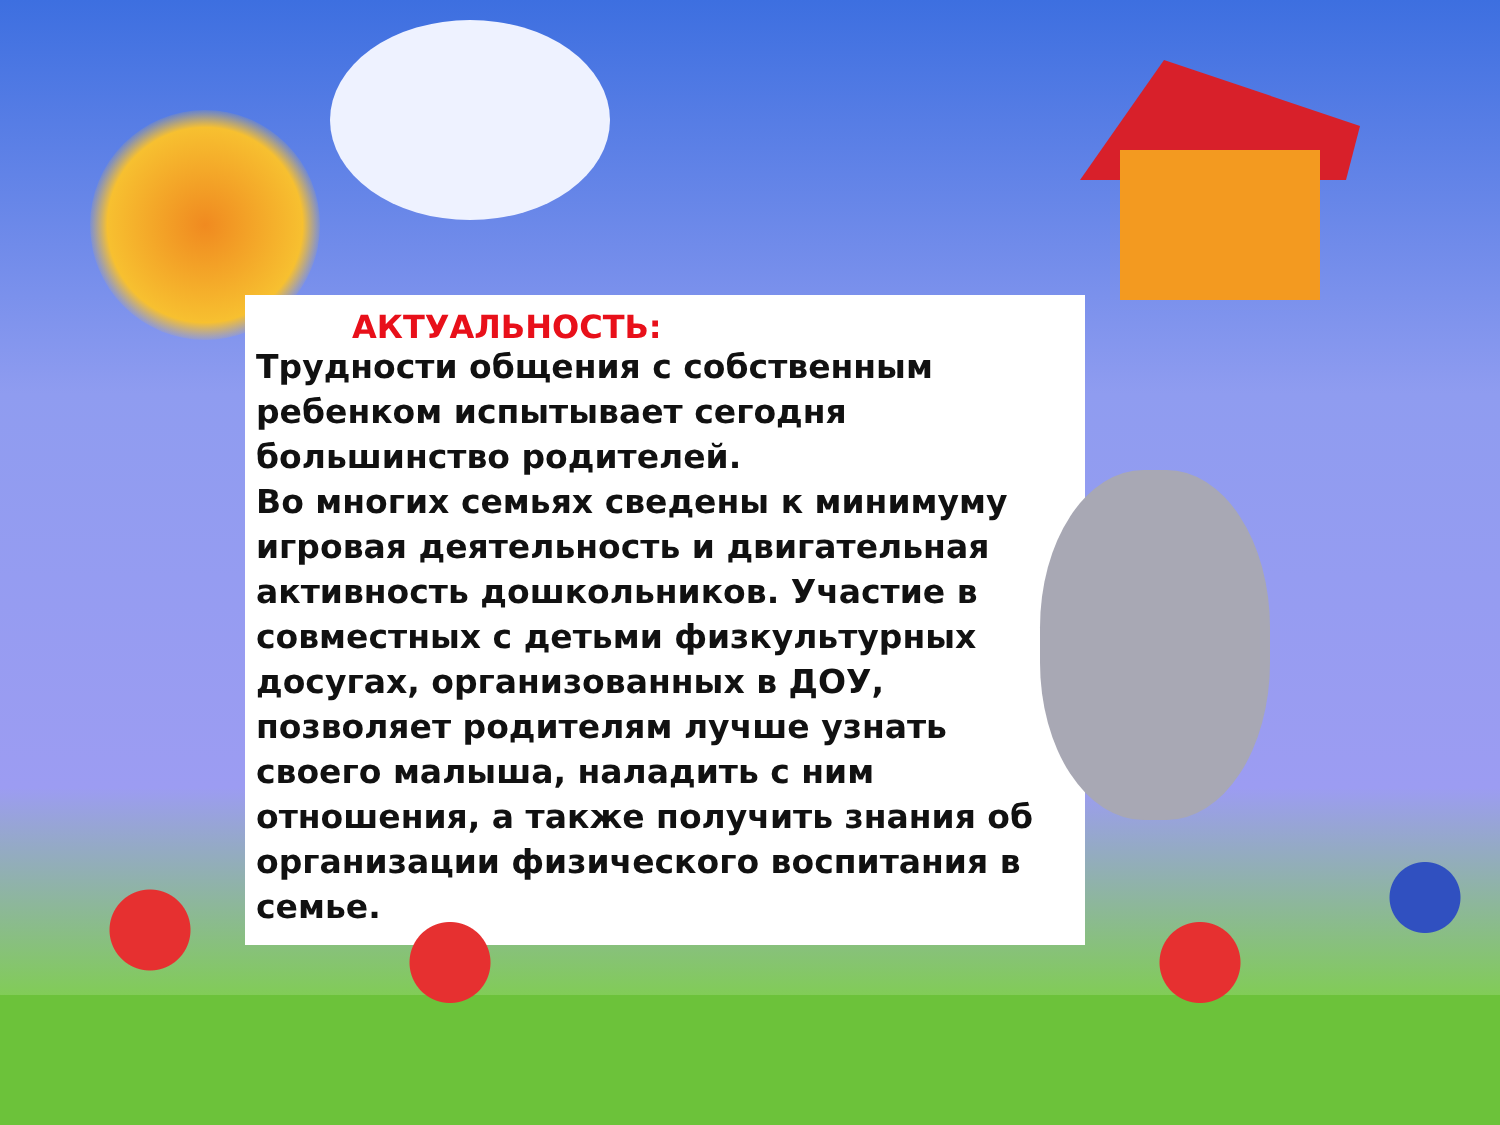АКТУАЛЬНОСТЬ:
Трудности общения с собственным ребенком испытывает сегодня большинство родителей.
Во многих семьях сведены к минимуму игровая деятельность и двигательная активность дошкольников. Участие в совместных с детьми физкультурных досугах, организованных в ДОУ, позволяет родителям лучше узнать своего малыша, наладить с ним отношения, а также получить знания об организации физического воспитания в семье.